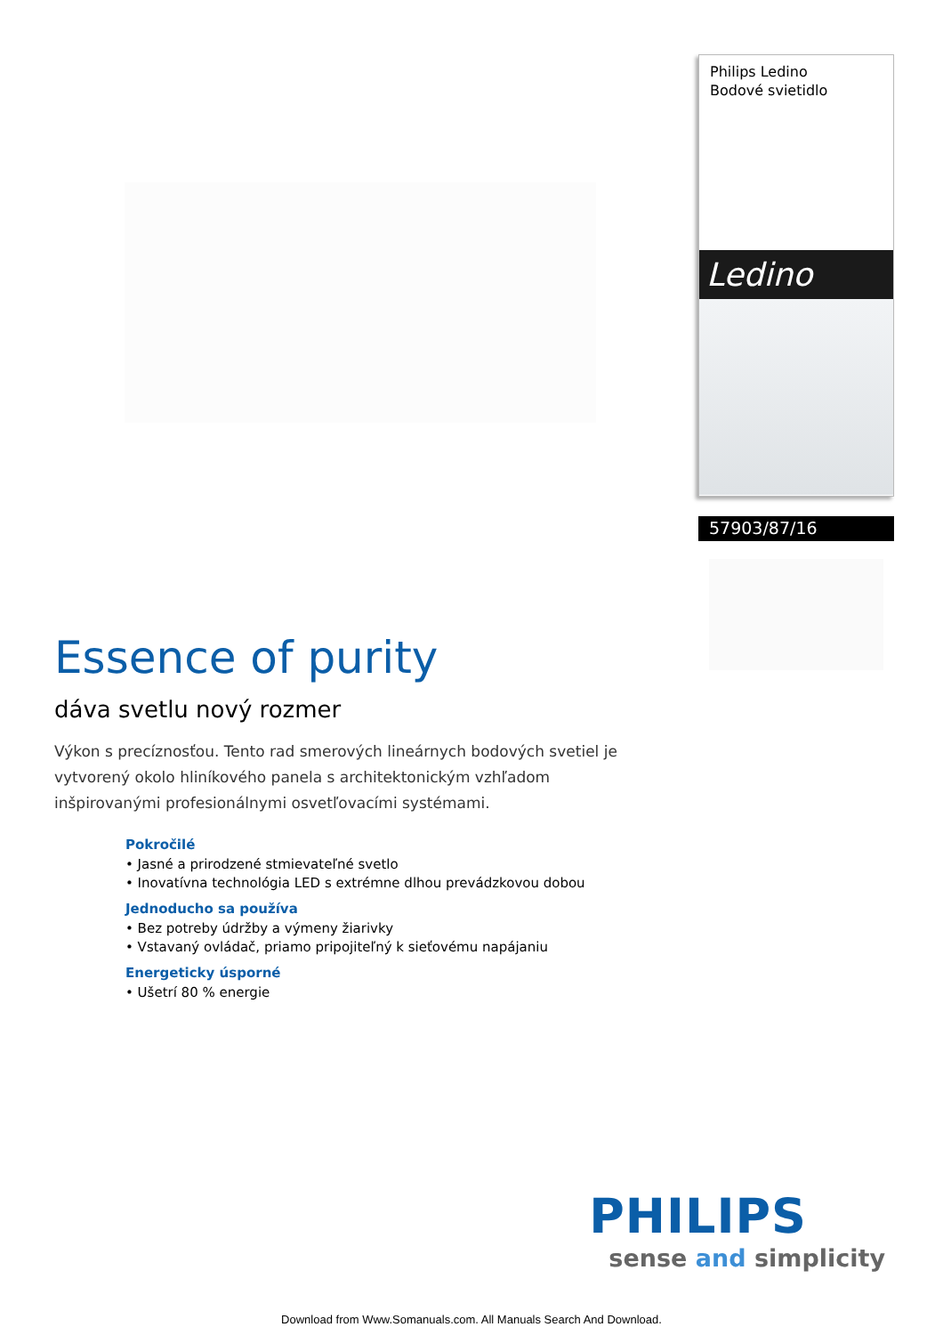Philips Ledino
Bodové svietidlo
Ledino
57903/87/16
Essence of purity
dáva svetlu nový rozmer
Výkon s precíznosťou. Tento rad smerových lineárnych bodových svetiel je vytvorený okolo hliníkového panela s architektonickým vzhľadom inšpirovanými profesionálnymi osvetľovacími systémami.
Pokročilé
• Jasné a prirodzené stmievateľné svetlo
• Inovatívna technológia LED s extrémne dlhou prevádzkovou dobou
Jednoducho sa používa
• Bez potreby údržby a výmeny žiarivky
• Vstavaný ovládač, priamo pripojiteľný k sieťovému napájaniu
Energeticky úsporné
• Ušetrí 80 % energie
PHILIPS
sense and simplicity
Download from Www.Somanuals.com. All Manuals Search And Download.